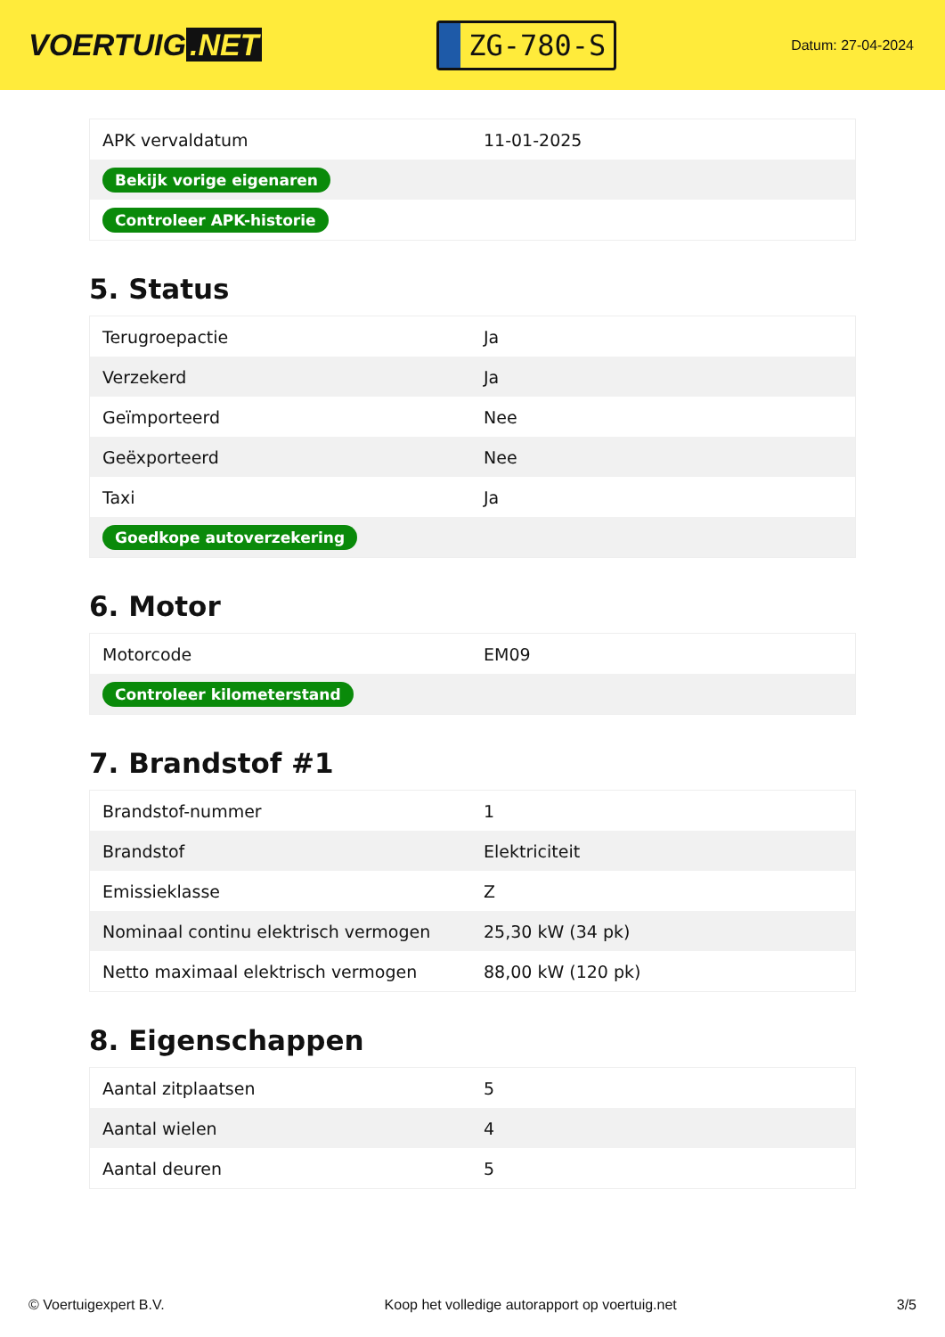VOERTUIG.NET
ZG-780-S
Datum: 27-04-2024
| APK vervaldatum | 11-01-2025 |
| Bekijk vorige eigenaren | |
| Controleer APK-historie | |
5. Status
| Terugroepactie | Ja |
| Verzekerd | Ja |
| Geïmporteerd | Nee |
| Geëxporteerd | Nee |
| Taxi | Ja |
| Goedkope autoverzekering | |
6. Motor
| Motorcode | EM09 |
| Controleer kilometerstand | |
7. Brandstof #1
| Brandstof-nummer | 1 |
| Brandstof | Elektriciteit |
| Emissieklasse | Z |
| Nominaal continu elektrisch vermogen | 25,30 kW (34 pk) |
| Netto maximaal elektrisch vermogen | 88,00 kW (120 pk) |
8. Eigenschappen
| Aantal zitplaatsen | 5 |
| Aantal wielen | 4 |
| Aantal deuren | 5 |
© Voertuigexpert B.V. Koop het volledige autorapport op voertuig.net 3/5